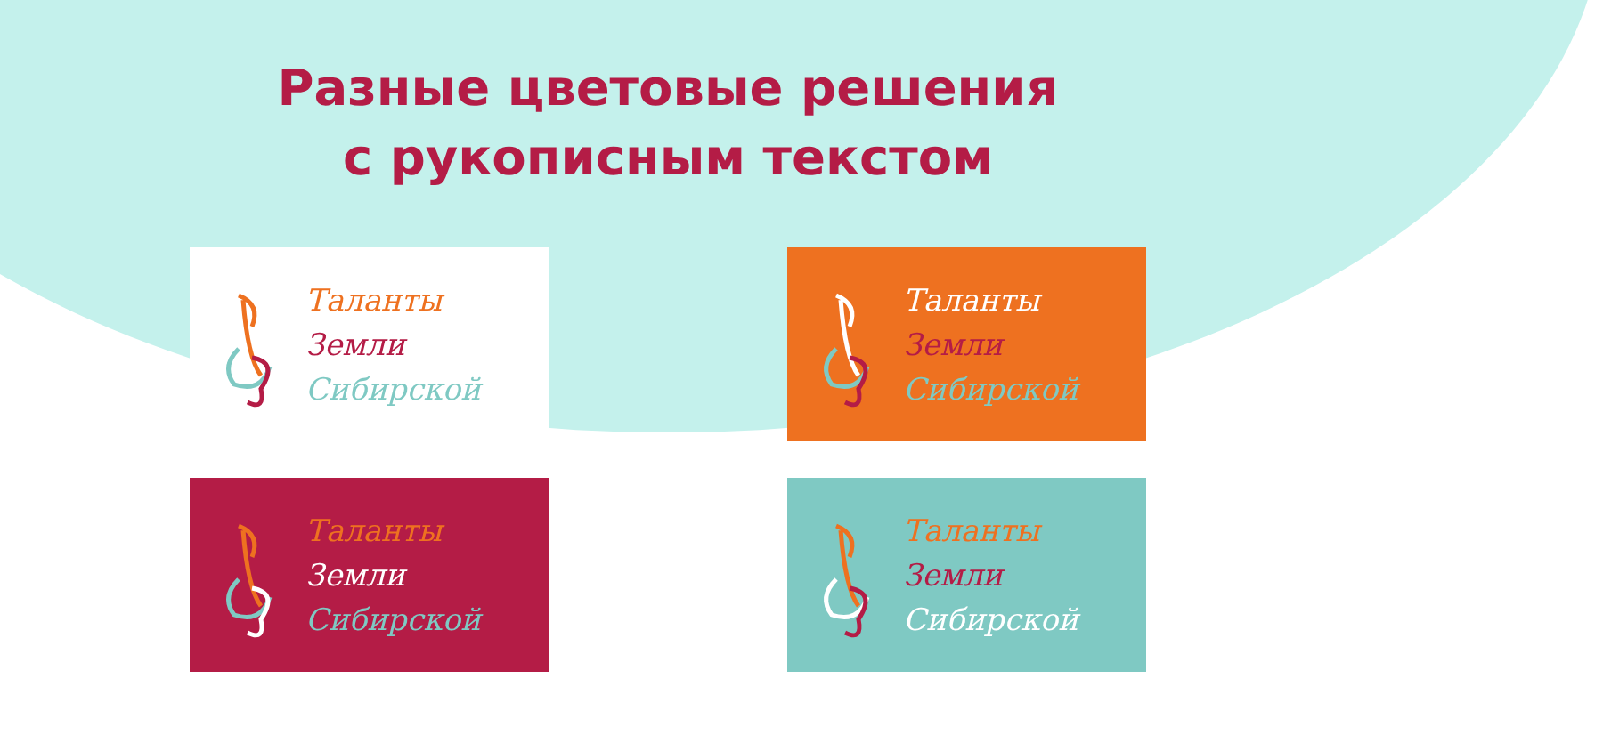Разные цветовые решения
с рукописным текстом
Таланты
Земли
Сибирской
Таланты
Земли
Сибирской
Таланты
Земли
Сибирской
Таланты
Земли
Сибирской